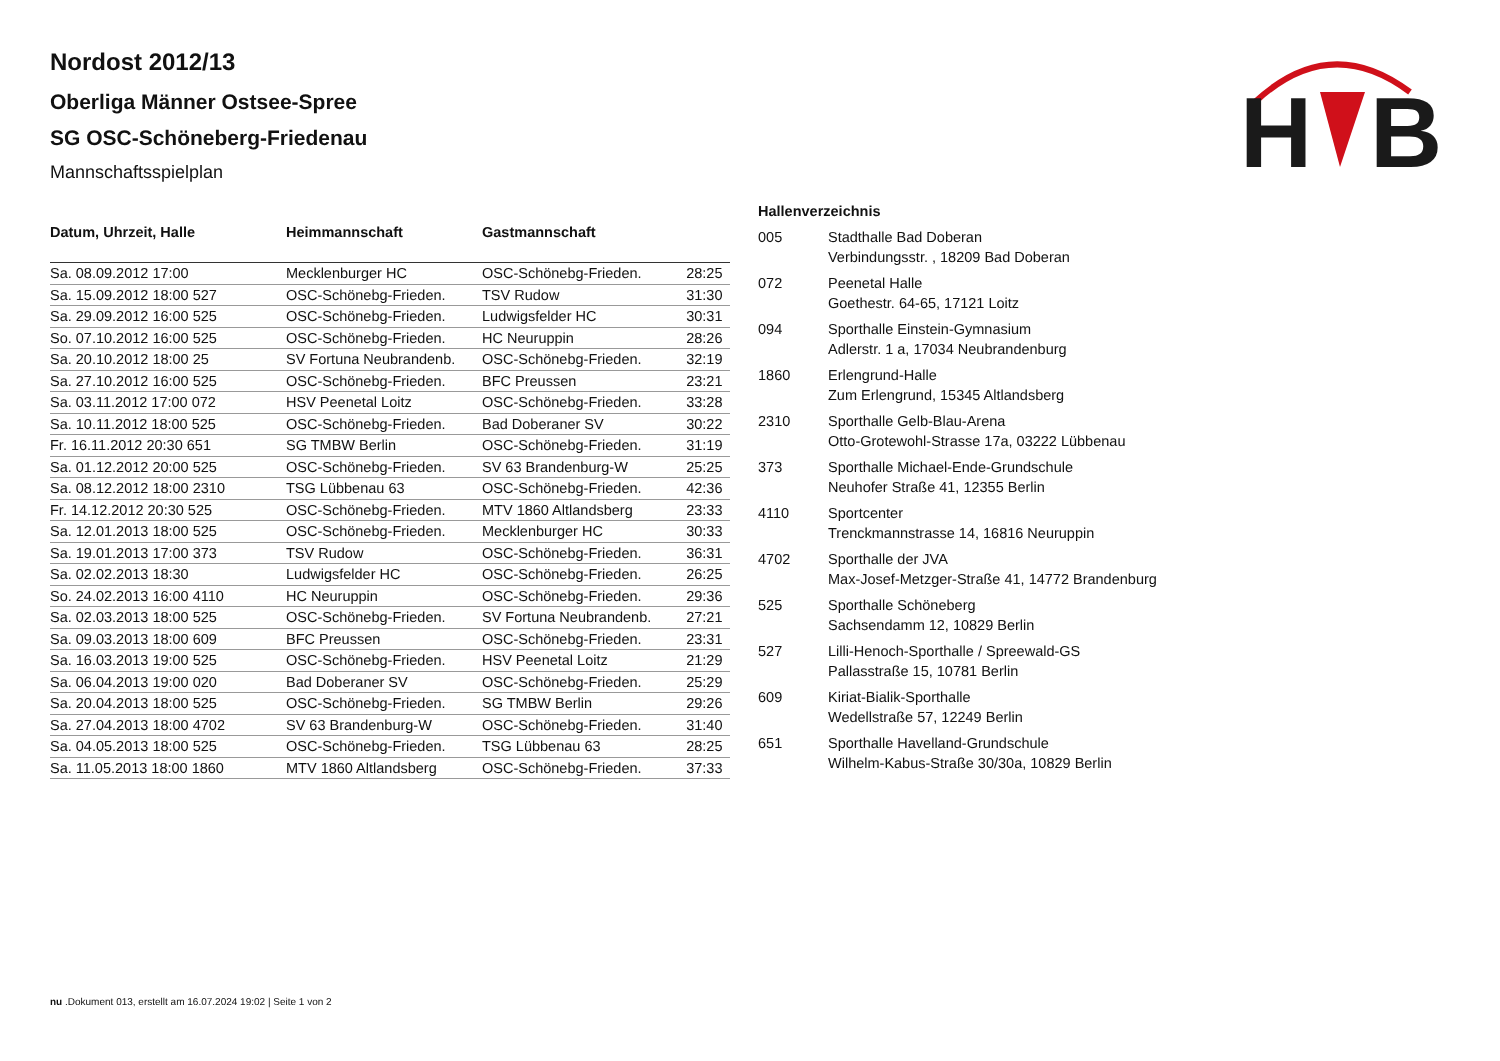H
B
Nordost 2012/13
Oberliga Männer Ostsee-Spree
SG OSC-Schöneberg-Friedenau
Mannschaftsspielplan
| Datum, Uhrzeit, Halle | Heimmannschaft | Gastmannschaft | |
| --- | --- | --- | --- |
| Sa. 08.09.2012 17:00 | Mecklenburger HC | OSC-Schönebg-Frieden. | 28:25 |
| Sa. 15.09.2012 18:00 527 | OSC-Schönebg-Frieden. | TSV Rudow | 31:30 |
| Sa. 29.09.2012 16:00 525 | OSC-Schönebg-Frieden. | Ludwigsfelder HC | 30:31 |
| So. 07.10.2012 16:00 525 | OSC-Schönebg-Frieden. | HC Neuruppin | 28:26 |
| Sa. 20.10.2012 18:00 25 | SV Fortuna Neubrandenb. | OSC-Schönebg-Frieden. | 32:19 |
| Sa. 27.10.2012 16:00 525 | OSC-Schönebg-Frieden. | BFC Preussen | 23:21 |
| Sa. 03.11.2012 17:00 072 | HSV Peenetal Loitz | OSC-Schönebg-Frieden. | 33:28 |
| Sa. 10.11.2012 18:00 525 | OSC-Schönebg-Frieden. | Bad Doberaner SV | 30:22 |
| Fr. 16.11.2012 20:30 651 | SG TMBW Berlin | OSC-Schönebg-Frieden. | 31:19 |
| Sa. 01.12.2012 20:00 525 | OSC-Schönebg-Frieden. | SV 63 Brandenburg-W | 25:25 |
| Sa. 08.12.2012 18:00 2310 | TSG Lübbenau 63 | OSC-Schönebg-Frieden. | 42:36 |
| Fr. 14.12.2012 20:30 525 | OSC-Schönebg-Frieden. | MTV 1860 Altlandsberg | 23:33 |
| Sa. 12.01.2013 18:00 525 | OSC-Schönebg-Frieden. | Mecklenburger HC | 30:33 |
| Sa. 19.01.2013 17:00 373 | TSV Rudow | OSC-Schönebg-Frieden. | 36:31 |
| Sa. 02.02.2013 18:30 | Ludwigsfelder HC | OSC-Schönebg-Frieden. | 26:25 |
| So. 24.02.2013 16:00 4110 | HC Neuruppin | OSC-Schönebg-Frieden. | 29:36 |
| Sa. 02.03.2013 18:00 525 | OSC-Schönebg-Frieden. | SV Fortuna Neubrandenb. | 27:21 |
| Sa. 09.03.2013 18:00 609 | BFC Preussen | OSC-Schönebg-Frieden. | 23:31 |
| Sa. 16.03.2013 19:00 525 | OSC-Schönebg-Frieden. | HSV Peenetal Loitz | 21:29 |
| Sa. 06.04.2013 19:00 020 | Bad Doberaner SV | OSC-Schönebg-Frieden. | 25:29 |
| Sa. 20.04.2013 18:00 525 | OSC-Schönebg-Frieden. | SG TMBW Berlin | 29:26 |
| Sa. 27.04.2013 18:00 4702 | SV 63 Brandenburg-W | OSC-Schönebg-Frieden. | 31:40 |
| Sa. 04.05.2013 18:00 525 | OSC-Schönebg-Frieden. | TSG Lübbenau 63 | 28:25 |
| Sa. 11.05.2013 18:00 1860 | MTV 1860 Altlandsberg | OSC-Schönebg-Frieden. | 37:33 |
| Hallenverzeichnis | |
| --- | --- |
| 005 | Stadthalle Bad Doberan Verbindungsstr. , 18209 Bad Doberan |
| 072 | Peenetal Halle Goethestr. 64-65, 17121 Loitz |
| 094 | Sporthalle Einstein-Gymnasium Adlerstr. 1 a, 17034 Neubrandenburg |
| 1860 | Erlengrund-Halle Zum Erlengrund, 15345 Altlandsberg |
| 2310 | Sporthalle Gelb-Blau-Arena Otto-Grotewohl-Strasse 17a, 03222 Lübbenau |
| 373 | Sporthalle Michael-Ende-Grundschule Neuhofer Straße 41, 12355 Berlin |
| 4110 | Sportcenter Trenckmannstrasse 14, 16816 Neuruppin |
| 4702 | Sporthalle der JVA Max-Josef-Metzger-Straße 41, 14772 Brandenburg |
| 525 | Sporthalle Schöneberg Sachsendamm 12, 10829 Berlin |
| 527 | Lilli-Henoch-Sporthalle / Spreewald-GS Pallasstraße 15, 10781 Berlin |
| 609 | Kiriat-Bialik-Sporthalle Wedellstraße 57, 12249 Berlin |
| 651 | Sporthalle Havelland-Grundschule Wilhelm-Kabus-Straße 30/30a, 10829 Berlin |
nu .Dokument 013, erstellt am 16.07.2024 19:02 | Seite 1 von 2